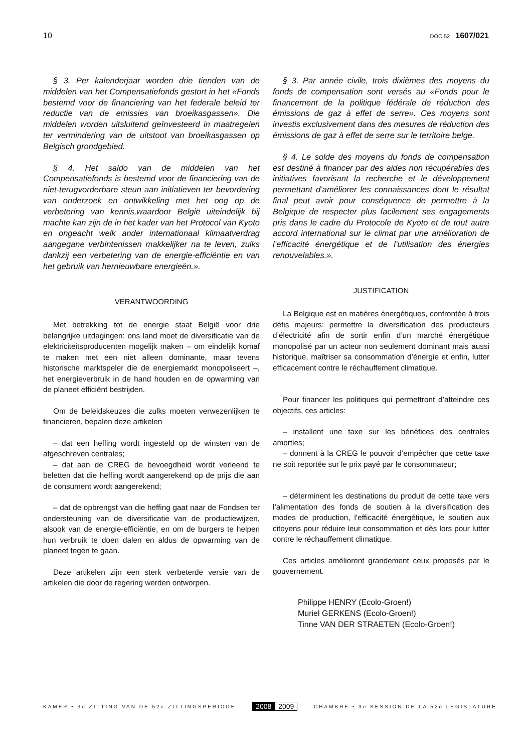10 DOC 52 1607/021
§ 3. Per kalenderjaar worden drie tienden van de middelen van het Compensatiefonds gestort in het «Fonds bestemd voor de financiering van het federale beleid ter reductie van de emissies van broeikasgassen». Die middelen worden uitsluitend geïnvesteerd in maatregelen ter vermindering van de uitstoot van broeikasgassen op Belgisch grondgebied.
§ 4. Het saldo van de middelen van het Compensatiefonds is bestemd voor de financiering van de niet-terugvorderbare steun aan initiatieven ter bevordering van onderzoek en ontwikkeling met het oog op de verbetering van kennis,waardoor België uiteindelijk bij machte kan zijn de in het kader van het Protocol van Kyoto en ongeacht welk ander internationaal klimaatverdrag aangegane verbintenissen makkelijker na te leven, zulks dankzij een verbetering van de energie-efficiëntie en van het gebruik van hernieuwbare energieën.».
VERANTWOORDING
Met betrekking tot de energie staat België voor drie belangrijke uitdagingen: ons land moet de diversificatie van de elektriciteitsproducenten mogelijk maken – om eindelijk komaf te maken met een niet alleen dominante, maar tevens historische marktspeler die de energiemarkt monopoliseert –, het energieverbruik in de hand houden en de opwarming van de planeet efficiënt bestrijden.
Om de beleidskeuzes die zulks moeten verwezenlijken te financieren, bepalen deze artikelen
– dat een heffing wordt ingesteld op de winsten van de afgeschreven centrales;
– dat aan de CREG de bevoegdheid wordt verleend te beletten dat die heffing wordt aangerekend op de prijs die aan de consument wordt aangerekend;
– dat de opbrengst van die heffing gaat naar de Fondsen ter ondersteuning van de diversificatie van de productiewijzen, alsook van de energie-efficiëntie, en om de burgers te helpen hun verbruik te doen dalen en aldus de opwarming van de planeet tegen te gaan.
Deze artikelen zijn een sterk verbeterde versie van de artikelen die door de regering werden ontworpen.
§ 3. Par année civile, trois dixièmes des moyens du fonds de compensation sont versés au «Fonds pour le financement de la politique fédérale de réduction des émissions de gaz à effet de serre». Ces moyens sont investis exclusivement dans des mesures de réduction des émissions de gaz à effet de serre sur le territoire belge.
§ 4. Le solde des moyens du fonds de compensation est destiné à financer par des aides non récupérables des initiatives favorisant la recherche et le développement permettant d’améliorer les connaissances dont le résultat final peut avoir pour conséquence de permettre à la Belgique de respecter plus facilement ses engagements pris dans le cadre du Protocole de Kyoto et de tout autre accord international sur le climat par une amélioration de l’efficacité énergétique et de l’utilisation des énergies renouvelables.».
JUSTIFICATION
La Belgique est en matières énergétiques, confrontée à trois défis majeurs: permettre la diversification des producteurs d’électricité afin de sortir enfin d’un marché énergétique monopolisé par un acteur non seulement dominant mais aussi historique, maîtriser sa consommation d’énergie et enfin, lutter efficacement contre le réchauffement climatique.
Pour financer les politiques qui permettront d’atteindre ces objectifs, ces articles:
– installent une taxe sur les bénéfices des centrales amorties;
– donnent à la CREG le pouvoir d’empêcher que cette taxe ne soit reportée sur le prix payé par le consommateur;
– déterminent les destinations du produit de cette taxe vers l’alimentation des fonds de soutien à la diversification des modes de production, l’efficacité énergétique, le soutien aux citoyens pour réduire leur consommation et dès lors pour lutter contre le réchauffement climatique.
Ces articles améliorent grandement ceux proposés par le gouvernement.
Philippe HENRY (Ecolo-Groen!)
Muriel GERKENS (Ecolo-Groen!)
Tinne VAN DER STRAETEN (Ecolo-Groen!)
KAMER • 3e ZITTING VAN DE 52e ZITTINGSPERIODE 2008 2009 CHAMBRE • 3e SESSION DE LA 52e LÉGISLATURE